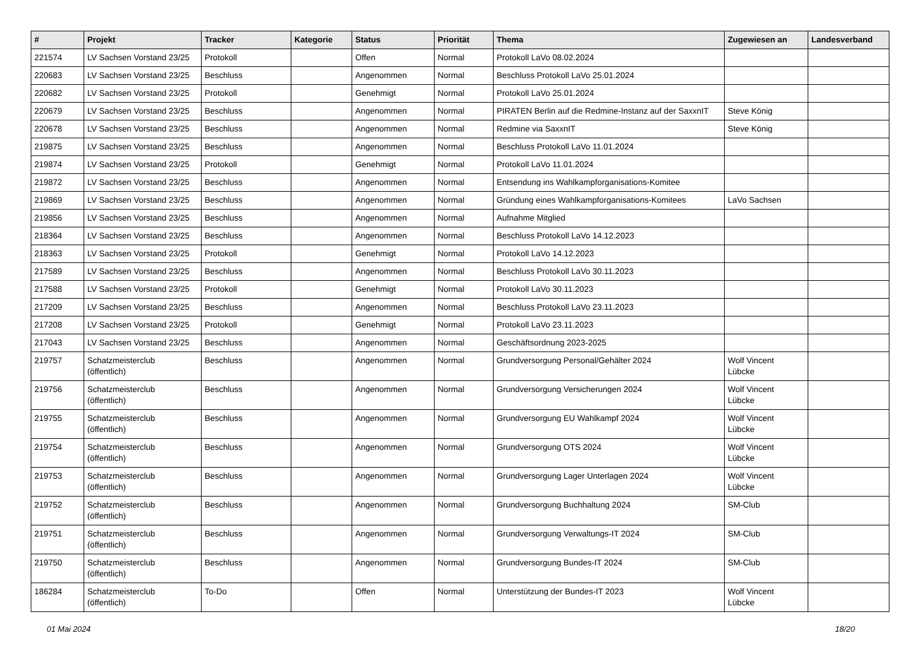| # | Projekt | Tracker | Kategorie | Status | Priorität | Thema | Zugewiesen an | Landesverband |
| --- | --- | --- | --- | --- | --- | --- | --- | --- |
| 221574 | LV Sachsen Vorstand 23/25 | Protokoll | | Offen | Normal | Protokoll LaVo 08.02.2024 | | |
| 220683 | LV Sachsen Vorstand 23/25 | Beschluss | | Angenommen | Normal | Beschluss Protokoll LaVo 25.01.2024 | | |
| 220682 | LV Sachsen Vorstand 23/25 | Protokoll | | Genehmigt | Normal | Protokoll LaVo 25.01.2024 | | |
| 220679 | LV Sachsen Vorstand 23/25 | Beschluss | | Angenommen | Normal | PIRATEN Berlin auf die Redmine-Instanz auf der SaxxnIT | Steve König | |
| 220678 | LV Sachsen Vorstand 23/25 | Beschluss | | Angenommen | Normal | Redmine via SaxxnIT | Steve König | |
| 219875 | LV Sachsen Vorstand 23/25 | Beschluss | | Angenommen | Normal | Beschluss Protokoll LaVo 11.01.2024 | | |
| 219874 | LV Sachsen Vorstand 23/25 | Protokoll | | Genehmigt | Normal | Protokoll LaVo 11.01.2024 | | |
| 219872 | LV Sachsen Vorstand 23/25 | Beschluss | | Angenommen | Normal | Entsendung ins Wahlkampforganisations-Komitee | | |
| 219869 | LV Sachsen Vorstand 23/25 | Beschluss | | Angenommen | Normal | Gründung eines Wahlkampforganisations-Komitees | LaVo Sachsen | |
| 219856 | LV Sachsen Vorstand 23/25 | Beschluss | | Angenommen | Normal | Aufnahme Mitglied | | |
| 218364 | LV Sachsen Vorstand 23/25 | Beschluss | | Angenommen | Normal | Beschluss Protokoll LaVo 14.12.2023 | | |
| 218363 | LV Sachsen Vorstand 23/25 | Protokoll | | Genehmigt | Normal | Protokoll LaVo 14.12.2023 | | |
| 217589 | LV Sachsen Vorstand 23/25 | Beschluss | | Angenommen | Normal | Beschluss Protokoll LaVo 30.11.2023 | | |
| 217588 | LV Sachsen Vorstand 23/25 | Protokoll | | Genehmigt | Normal | Protokoll LaVo 30.11.2023 | | |
| 217209 | LV Sachsen Vorstand 23/25 | Beschluss | | Angenommen | Normal | Beschluss Protokoll LaVo 23.11.2023 | | |
| 217208 | LV Sachsen Vorstand 23/25 | Protokoll | | Genehmigt | Normal | Protokoll LaVo 23.11.2023 | | |
| 217043 | LV Sachsen Vorstand 23/25 | Beschluss | | Angenommen | Normal | Geschäftsordnung 2023-2025 | | |
| 219757 | Schatzmeisterclub (öffentlich) | Beschluss | | Angenommen | Normal | Grundversorgung Personal/Gehälter 2024 | Wolf Vincent Lübcke | |
| 219756 | Schatzmeisterclub (öffentlich) | Beschluss | | Angenommen | Normal | Grundversorgung Versicherungen 2024 | Wolf Vincent Lübcke | |
| 219755 | Schatzmeisterclub (öffentlich) | Beschluss | | Angenommen | Normal | Grundversorgung EU Wahlkampf 2024 | Wolf Vincent Lübcke | |
| 219754 | Schatzmeisterclub (öffentlich) | Beschluss | | Angenommen | Normal | Grundversorgung OTS 2024 | Wolf Vincent Lübcke | |
| 219753 | Schatzmeisterclub (öffentlich) | Beschluss | | Angenommen | Normal | Grundversorgung Lager Unterlagen 2024 | Wolf Vincent Lübcke | |
| 219752 | Schatzmeisterclub (öffentlich) | Beschluss | | Angenommen | Normal | Grundversorgung Buchhaltung 2024 | SM-Club | |
| 219751 | Schatzmeisterclub (öffentlich) | Beschluss | | Angenommen | Normal | Grundversorgung Verwaltungs-IT 2024 | SM-Club | |
| 219750 | Schatzmeisterclub (öffentlich) | Beschluss | | Angenommen | Normal | Grundversorgung Bundes-IT 2024 | SM-Club | |
| 186284 | Schatzmeisterclub (öffentlich) | To-Do | | Offen | Normal | Unterstützung der Bundes-IT 2023 | Wolf Vincent Lübcke | |
01 Mai 2024 18/20